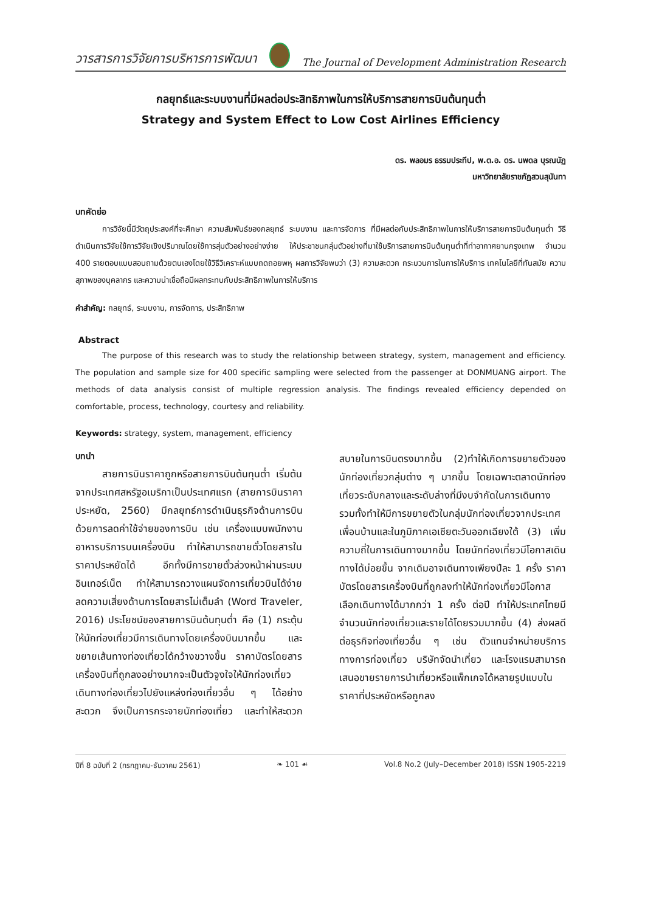วารสารการวิจัยการบริหารการพัฒนา
The Journal of Development Administration Research
กลยุทธ์และระบบงานที่มีผลต่อประสิทธิภาพในการให้บริการสายการบินต้นทุนต่ำ
Strategy and System Effect to Low Cost Airlines Efficiency
ดร. พลอมร ธรรมประทีป, พ.ต.อ. ดร. นพดล บุรณนัฏ
มหาวิทยาลัยราชภัฏสวนสุนันทา
บทคัดย่อ
การวิจัยนี้มีวัตถุประสงค์ที่จะศึกษา ความสัมพันธ์ของกลยุทธ์ ระบบงาน และการจัดการ ที่มีผลต่อกับประสิทธิภาพในการให้บริการสายการบินต้นทุนต่ำ วิธีดำเนินการวิจัยใช้การวิจัยเชิงปริมาณโดยใช้การสุ่มตัวอย่างอย่างง่าย ให้ประชาชนกลุ่มตัวอย่างที่มาใช้บริการสายการบินต้นทุนต่ำที่ท่าอากาศยานกรุงเทพ จำนวน 400 รายตอบแบบสอบถามด้วยตนเองโดยใช้วิธีวิเคราะห์แบบถดถอยพหุ ผลการวิจัยพบว่า (3) ความสะดวก กระบวนการในการให้บริการ เทคโนโลยีที่ทันสมัย ความสุภาพของบุคลากร และความน่าเชื่อถือมีผลกระทบกับประสิทธิภาพในการให้บริการ
คำสำคัญ: กลยุทธ์, ระบบงาน, การจัดการ, ประสิทธิภาพ
Abstract
The purpose of this research was to study the relationship between strategy, system, management and efficiency. The population and sample size for 400 specific sampling were selected from the passenger at DONMUANG airport. The methods of data analysis consist of multiple regression analysis. The findings revealed efficiency depended on comfortable, process, technology, courtesy and reliability.
Keywords: strategy, system, management, efficiency
บทนำ
สายการบินราคาถูกหรือสายการบินต้นทุนต่ำ เริ่มต้นจากประเทศสหรัฐอเมริกาเป็นประเทศแรก (สายการบินราคาประหยัด, 2560) มีกลยุทธ์การดำเนินธุรกิจด้านการบิน ด้วยการลดค่าใช้จ่ายของการบิน เช่น เครื่องแบบพนักงาน อาหารบริการบนเครื่องบิน ทำให้สามารถขายตั๋วโดยสารในราคาประหยัดได้ อีกทั้งมีการขายตั๋วล่วงหน้าผ่านระบบ อินเทอร์เน็ต ทำให้สามารถวางแผนจัดการเที่ยวบินได้ง่าย ลดความเสี่ยงด้านการโดยสารไม่เต็มลำ (Word Traveler, 2016) ประโยชน์ของสายการบินต้นทุนต่ำ คือ (1) กระตุ้นให้นักท่องเที่ยวมีการเดินทางโดยเครื่องบินมากขึ้น และขยายเส้นทางท่องเที่ยวได้กว้างขวางขึ้น ราคาบัตรโดยสารเครื่องบินที่ถูกลงอย่างมากจะเป็นตัวจูงใจให้นักท่องเที่ยวเดินทางท่องเที่ยวไปยังแหล่งท่องเที่ยวอื่น ๆ ได้อย่างสะดวก จึงเป็นการกระจายนักท่องเที่ยว และทำให้สะดวกสบายในการบินตรงมากขึ้น (2)ทำให้เกิดการขยายตัวของนักท่องเที่ยวกลุ่มต่าง ๆ มากขึ้น โดยเฉพาะตลาดนักท่องเที่ยวระดับกลางและระดับล่างที่มีงบจำกัดในการเดินทาง รวมทั้งทำให้มีการขยายตัวในกลุ่มนักท่องเที่ยวจากประเทศเพื่อนบ้านและในภูมิภาคเอเชียตะวันออกเฉียงใต้ (3) เพิ่มความถี่ในการเดินทางมากขึ้น โดยนักท่องเที่ยวมีโอกาสเดินทางได้บ่อยขึ้น จากเดิมอาจเดินทางเพียงปีละ 1 ครั้ง ราคาบัตรโดยสารเครื่องบินที่ถูกลงทำให้นักท่องเที่ยวมีโอกาสเลือกเดินทางได้มากกว่า 1 ครั้ง ต่อปี ทำให้ประเทศไทยมีจำนวนนักท่องเที่ยวและรายได้โดยรวมมากขึ้น (4) ส่งผลดีต่อธุรกิจท่องเที่ยวอื่น ๆ เช่น ตัวแทนจำหน่ายบริการทางการท่องเที่ยว บริษัทจัดนำเที่ยว และโรงแรมสามารถเสนอขายรายการนำเที่ยวหรือแพ็กเกจได้หลายรูปแบบในราคาที่ประหยัดหรือถูกลง
ปีที่ 8 ฉบับที่ 2 (กรกฎาคม-ธันวาคม 2561) ❧ 101 ☙ Vol.8 No.2 (July–December 2018) ISSN 1905-2219